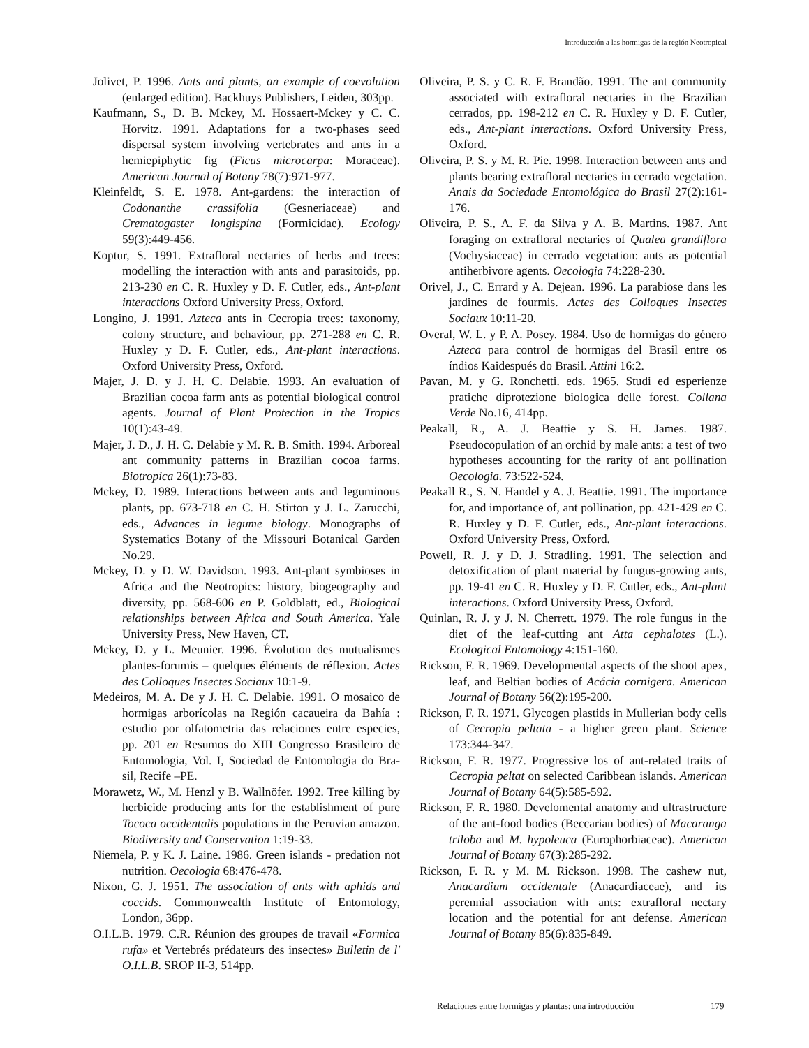Introducción a las hormigas de la región Neotropical
Jolivet, P. 1996. Ants and plants, an example of coevolution (enlarged edition). Backhuys Publishers, Leiden, 303pp.
Kaufmann, S., D. B. Mckey, M. Hossaert-Mckey y C. C. Horvitz. 1991. Adaptations for a two-phases seed dispersal system involving vertebrates and ants in a hemiepiphytic fig (Ficus microcarpa: Moraceae). American Journal of Botany 78(7):971-977.
Kleinfeldt, S. E. 1978. Ant-gardens: the interaction of Codonanthe crassifolia (Gesneriaceae) and Crematogaster longispina (Formicidae). Ecology 59(3):449-456.
Koptur, S. 1991. Extrafloral nectaries of herbs and trees: modelling the interaction with ants and parasitoids, pp. 213-230 en C. R. Huxley y D. F. Cutler, eds., Ant-plant interactions Oxford University Press, Oxford.
Longino, J. 1991. Azteca ants in Cecropia trees: taxonomy, colony structure, and behaviour, pp. 271-288 en C. R. Huxley y D. F. Cutler, eds., Ant-plant interactions. Oxford University Press, Oxford.
Majer, J. D. y J. H. C. Delabie. 1993. An evaluation of Brazilian cocoa farm ants as potential biological control agents. Journal of Plant Protection in the Tropics 10(1):43-49.
Majer, J. D., J. H. C. Delabie y M. R. B. Smith. 1994. Arboreal ant community patterns in Brazilian cocoa farms. Biotropica 26(1):73-83.
Mckey, D. 1989. Interactions between ants and leguminous plants, pp. 673-718 en C. H. Stirton y J. L. Zarucchi, eds., Advances in legume biology. Monographs of Systematics Botany of the Missouri Botanical Garden No.29.
Mckey, D. y D. W. Davidson. 1993. Ant-plant symbioses in Africa and the Neotropics: history, biogeography and diversity, pp. 568-606 en P. Goldblatt, ed., Biological relationships between Africa and South America. Yale University Press, New Haven, CT.
Mckey, D. y L. Meunier. 1996. Évolution des mutualismes plantes-forumis – quelques éléments de réflexion. Actes des Colloques Insectes Sociaux 10:1-9.
Medeiros, M. A. De y J. H. C. Delabie. 1991. O mosaico de hormigas arborícolas na Región cacaueira da Bahía : estudio por olfatometria das relaciones entre especies, pp. 201 en Resumos do XIII Congresso Brasileiro de Entomologia, Vol. I, Sociedad de Entomologia do Bra-sil, Recife –PE.
Morawetz, W., M. Henzl y B. Wallnöfer. 1992. Tree killing by herbicide producing ants for the establishment of pure Tococa occidentalis populations in the Peruvian amazon. Biodiversity and Conservation 1:19-33.
Niemela, P. y K. J. Laine. 1986. Green islands - predation not nutrition. Oecologia 68:476-478.
Nixon, G. J. 1951. The association of ants with aphids and coccids. Commonwealth Institute of Entomology, London, 36pp.
O.I.L.B. 1979. C.R. Réunion des groupes de travail «Formica rufa» et Vertebrés prédateurs des insectes» Bulletin de l' O.I.L.B. SROP II-3, 514pp.
Oliveira, P. S. y C. R. F. Brandão. 1991. The ant community associated with extrafloral nectaries in the Brazilian cerrados, pp. 198-212 en C. R. Huxley y D. F. Cutler, eds., Ant-plant interactions. Oxford University Press, Oxford.
Oliveira, P. S. y M. R. Pie. 1998. Interaction between ants and plants bearing extrafloral nectaries in cerrado vegetation. Anais da Sociedade Entomológica do Brasil 27(2):161-176.
Oliveira, P. S., A. F. da Silva y A. B. Martins. 1987. Ant foraging on extrafloral nectaries of Qualea grandiflora (Vochysiaceae) in cerrado vegetation: ants as potential antiherbivore agents. Oecologia 74:228-230.
Orivel, J., C. Errard y A. Dejean. 1996. La parabiose dans les jardines de fourmis. Actes des Colloques Insectes Sociaux 10:11-20.
Overal, W. L. y P. A. Posey. 1984. Uso de hormigas do género Azteca para control de hormigas del Brasil entre os índios Kaidespués do Brasil. Attini 16:2.
Pavan, M. y G. Ronchetti. eds. 1965. Studi ed esperienze pratiche diprotezione biologica delle forest. Collana Verde No.16, 414pp.
Peakall, R., A. J. Beattie y S. H. James. 1987. Pseudocopulation of an orchid by male ants: a test of two hypotheses accounting for the rarity of ant pollination Oecologia. 73:522-524.
Peakall R., S. N. Handel y A. J. Beattie. 1991. The importance for, and importance of, ant pollination, pp. 421-429 en C. R. Huxley y D. F. Cutler, eds., Ant-plant interactions. Oxford University Press, Oxford.
Powell, R. J. y D. J. Stradling. 1991. The selection and detoxification of plant material by fungus-growing ants, pp. 19-41 en C. R. Huxley y D. F. Cutler, eds., Ant-plant interactions. Oxford University Press, Oxford.
Quinlan, R. J. y J. N. Cherrett. 1979. The role fungus in the diet of the leaf-cutting ant Atta cephalotes (L.). Ecological Entomology 4:151-160.
Rickson, F. R. 1969. Developmental aspects of the shoot apex, leaf, and Beltian bodies of Acácia cornigera. American Journal of Botany 56(2):195-200.
Rickson, F. R. 1971. Glycogen plastids in Mullerian body cells of Cecropia peltata - a higher green plant. Science 173:344-347.
Rickson, F. R. 1977. Progressive los of ant-related traits of Cecropia peltat on selected Caribbean islands. American Journal of Botany 64(5):585-592.
Rickson, F. R. 1980. Develomental anatomy and ultrastructure of the ant-food bodies (Beccarian bodies) of Macaranga triloba and M. hypoleuca (Europhorbiaceae). American Journal of Botany 67(3):285-292.
Rickson, F. R. y M. M. Rickson. 1998. The cashew nut, Anacardium occidentale (Anacardiaceae), and its perennial association with ants: extrafloral nectary location and the potential for ant defense. American Journal of Botany 85(6):835-849.
Relaciones entre hormigas y plantas: una introducción
179